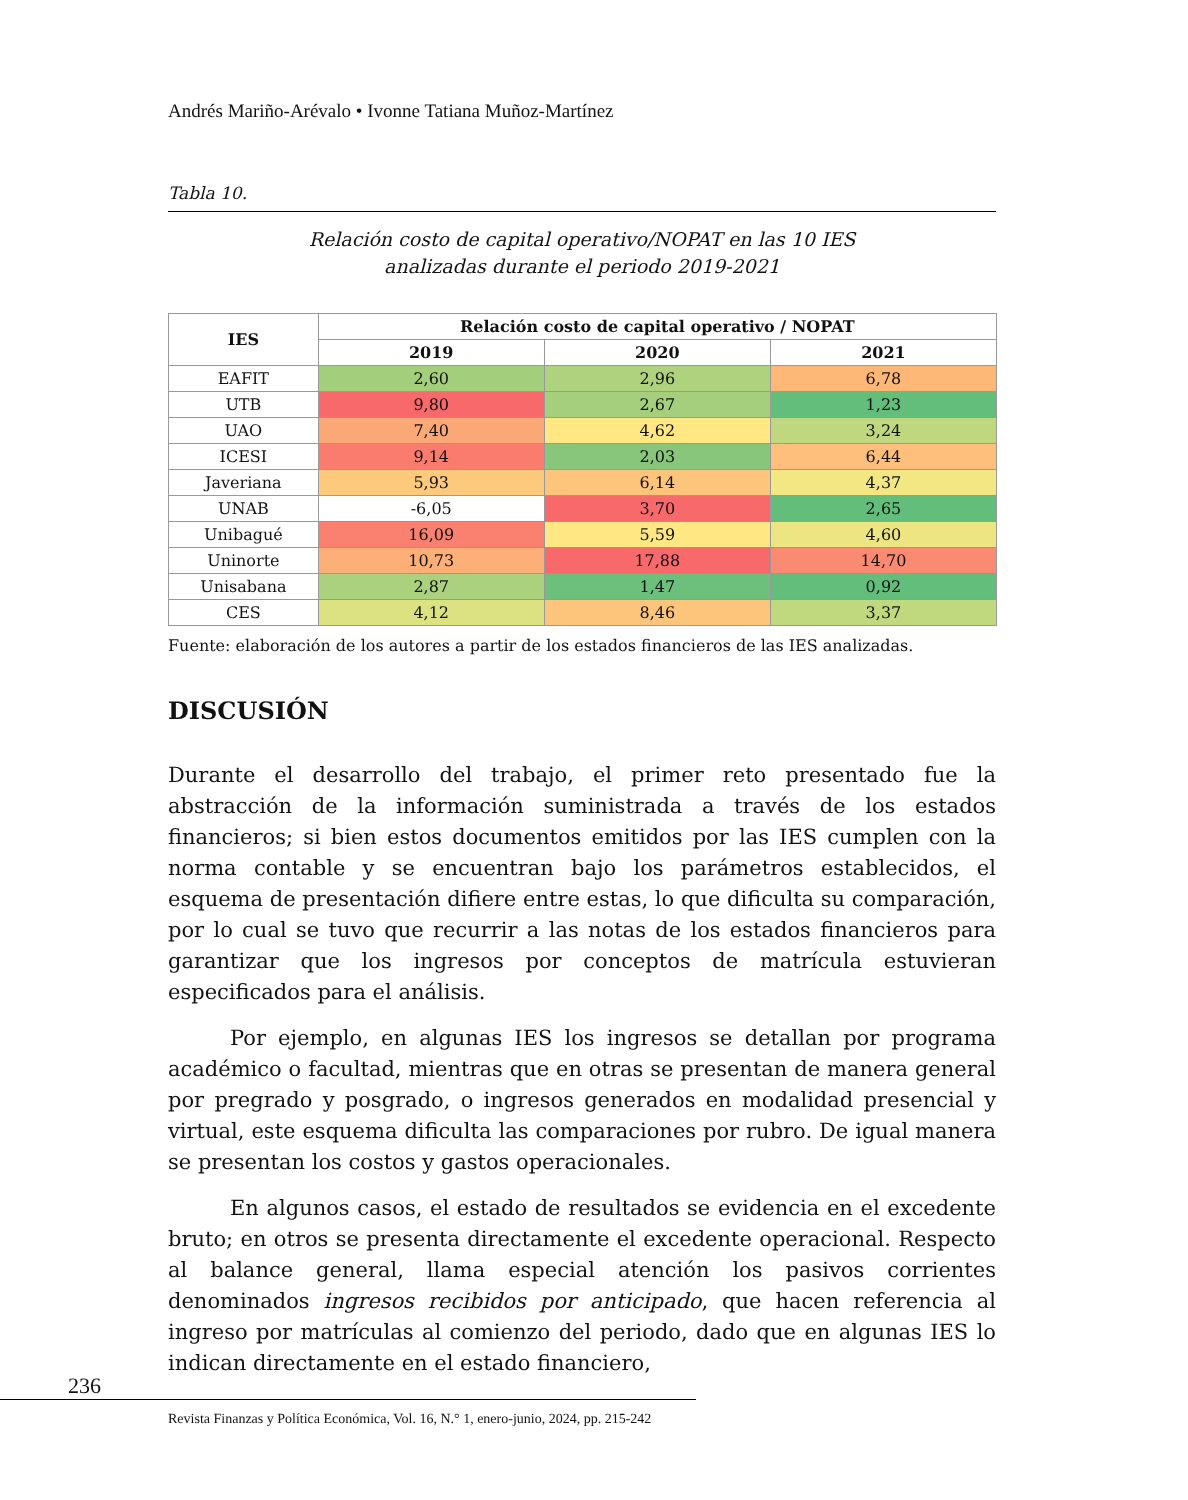Andrés Mariño-Arévalo • Ivonne Tatiana Muñoz-Martínez
Tabla 10.
Relación costo de capital operativo/NOPAT en las 10 IES
analizadas durante el periodo 2019-2021
| IES | Relación costo de capital operativo / NOPAT | | |
| --- | --- | --- | --- |
| | 2019 | 2020 | 2021 |
| EAFIT | 2,60 | 2,96 | 6,78 |
| UTB | 9,80 | 2,67 | 1,23 |
| UAO | 7,40 | 4,62 | 3,24 |
| ICESI | 9,14 | 2,03 | 6,44 |
| Javeriana | 5,93 | 6,14 | 4,37 |
| UNAB | -6,05 | 3,70 | 2,65 |
| Unibagué | 16,09 | 5,59 | 4,60 |
| Uninorte | 10,73 | 17,88 | 14,70 |
| Unisabana | 2,87 | 1,47 | 0,92 |
| CES | 4,12 | 8,46 | 3,37 |
Fuente: elaboración de los autores a partir de los estados financieros de las IES analizadas.
DISCUSIÓN
Durante el desarrollo del trabajo, el primer reto presentado fue la abstracción de la información suministrada a través de los estados financieros; si bien estos documentos emitidos por las IES cumplen con la norma contable y se encuentran bajo los parámetros establecidos, el esquema de presentación difiere entre estas, lo que dificulta su comparación, por lo cual se tuvo que recurrir a las notas de los estados financieros para garantizar que los ingresos por conceptos de matrícula estuvieran especificados para el análisis.
Por ejemplo, en algunas IES los ingresos se detallan por programa académico o facultad, mientras que en otras se presentan de manera general por pregrado y posgrado, o ingresos generados en modalidad presencial y virtual, este esquema dificulta las comparaciones por rubro. De igual manera se presentan los costos y gastos operacionales.
En algunos casos, el estado de resultados se evidencia en el excedente bruto; en otros se presenta directamente el excedente operacional. Respecto al balance general, llama especial atención los pasivos corrientes denominados ingresos recibidos por anticipado, que hacen referencia al ingreso por matrículas al comienzo del periodo, dado que en algunas IES lo indican directamente en el estado financiero,
236
Revista Finanzas y Política Económica, Vol. 16, N.° 1, enero-junio, 2024, pp. 215-242